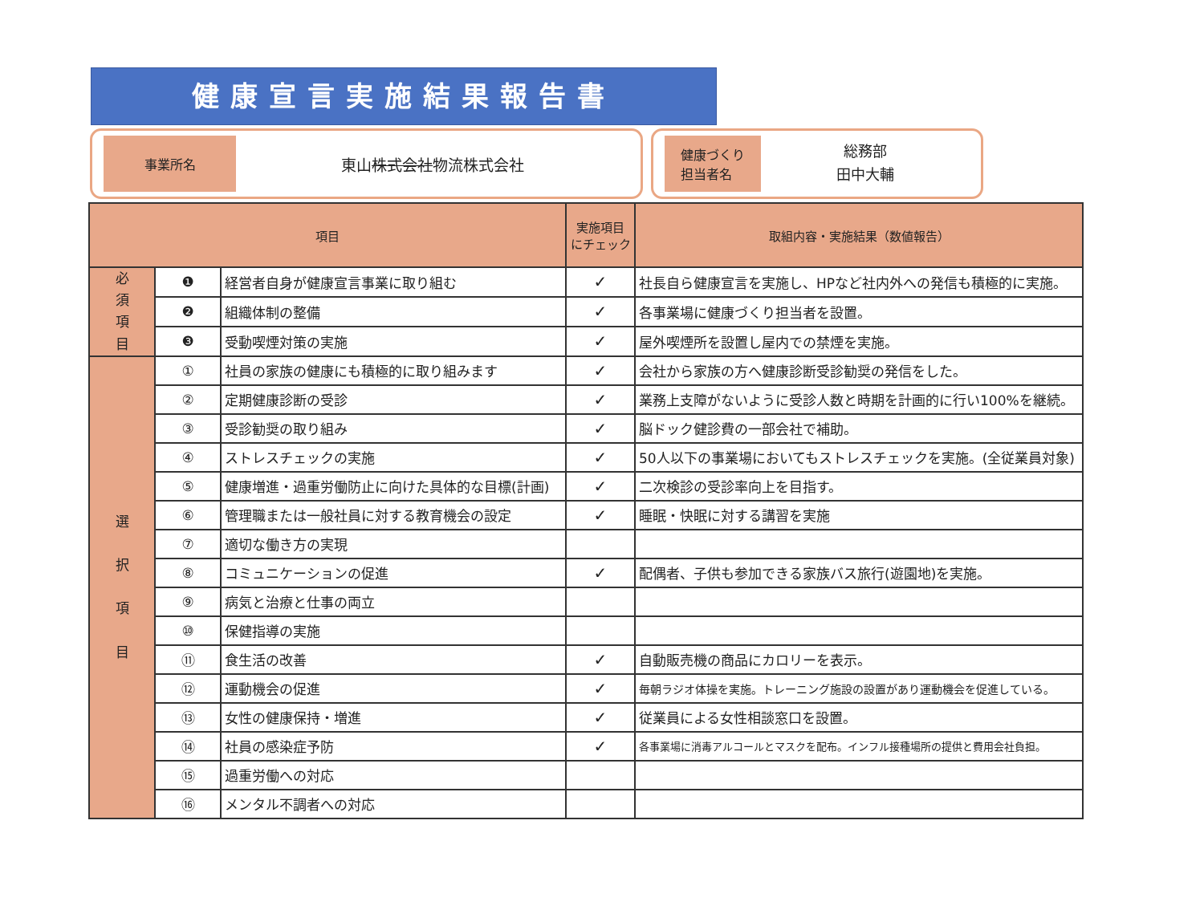健康宣言実施結果報告書
事業所名
東山株式会社物流株式会社
健康づくり
担当者名
総務部
田中大輔
| 項目 | | | 実施項目 にチェック | 取組内容・実施結果（数値報告） |
| --- | --- | --- | --- | --- |
| 必 須 項 目 | ❶ | 経営者自身が健康宣言事業に取り組む | ✓ | 社長自ら健康宣言を実施し、HPなど社内外への発信も積極的に実施。 |
| | ❷ | 組織体制の整備 | ✓ | 各事業場に健康づくり担当者を設置。 |
| | ❸ | 受動喫煙対策の実施 | ✓ | 屋外喫煙所を設置し屋内での禁煙を実施。 |
| 選 択 項 目 | ① | 社員の家族の健康にも積極的に取り組みます | ✓ | 会社から家族の方へ健康診断受診勧奨の発信をした。 |
| | ② | 定期健康診断の受診 | ✓ | 業務上支障がないように受診人数と時期を計画的に行い100%を継続。 |
| | ③ | 受診勧奨の取り組み | ✓ | 脳ドック健診費の一部会社で補助。 |
| | ④ | ストレスチェックの実施 | ✓ | 50人以下の事業場においてもストレスチェックを実施。(全従業員対象) |
| | ⑤ | 健康増進・過重労働防止に向けた具体的な目標(計画) | ✓ | 二次検診の受診率向上を目指す。 |
| | ⑥ | 管理職または一般社員に対する教育機会の設定 | ✓ | 睡眠・快眠に対する講習を実施 |
| | ⑦ | 適切な働き方の実現 | | |
| | ⑧ | コミュニケーションの促進 | ✓ | 配偶者、子供も参加できる家族バス旅行(遊園地)を実施。 |
| | ⑨ | 病気と治療と仕事の両立 | | |
| | ⑩ | 保健指導の実施 | | |
| | ⑪ | 食生活の改善 | ✓ | 自動販売機の商品にカロリーを表示。 |
| | ⑫ | 運動機会の促進 | ✓ | 毎朝ラジオ体操を実施。トレーニング施設の設置があり運動機会を促進している。 |
| | ⑬ | 女性の健康保持・増進 | ✓ | 従業員による女性相談窓口を設置。 |
| | ⑭ | 社員の感染症予防 | ✓ | 各事業場に消毒アルコールとマスクを配布。インフル接種場所の提供と費用会社負担。 |
| | ⑮ | 過重労働への対応 | | |
| | ⑯ | メンタル不調者への対応 | | |